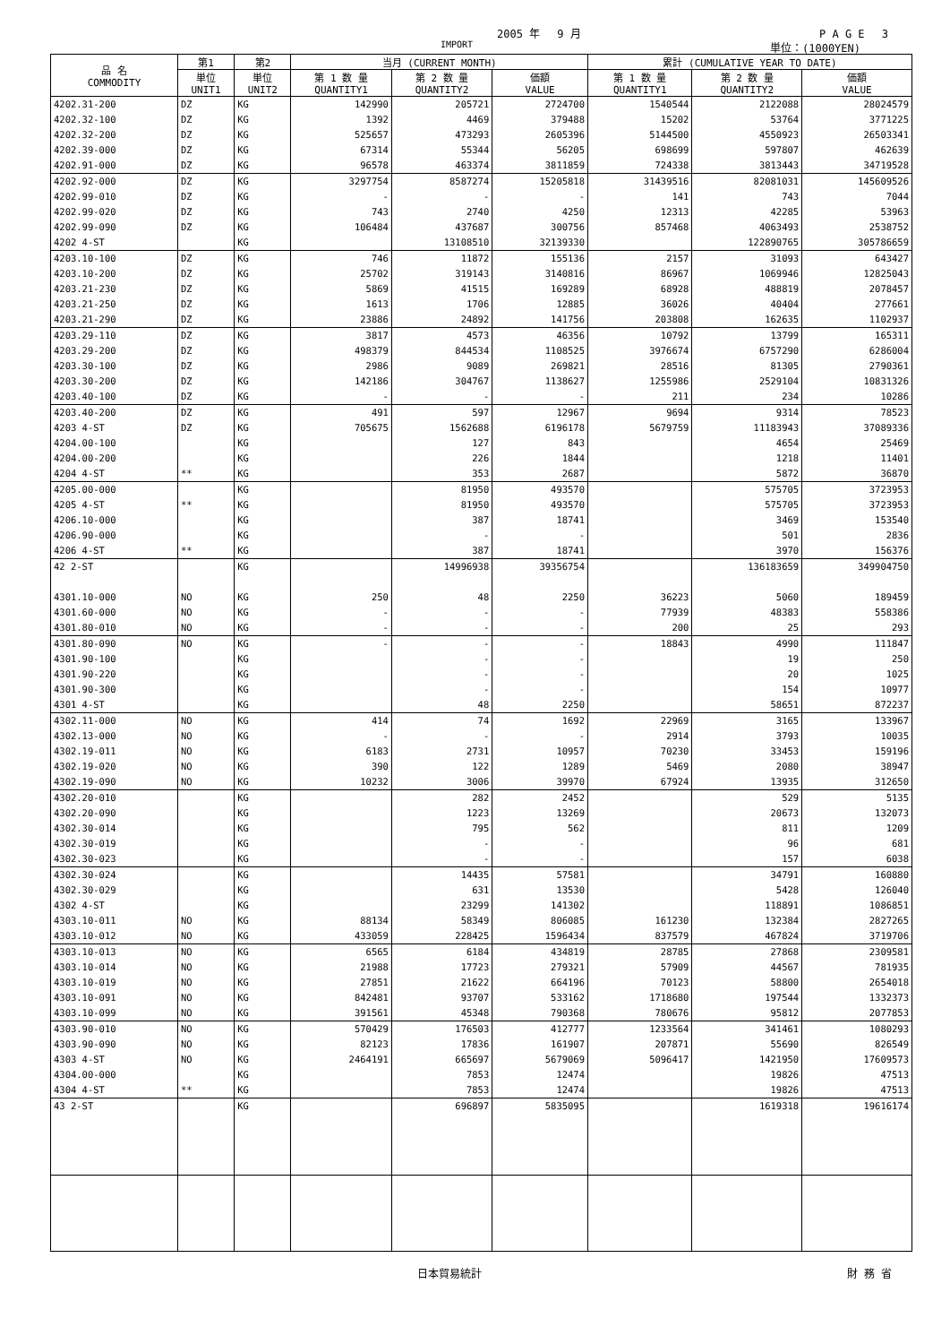2005 年　 9 月 P A G E　 3
IMPORT 単位：(1000YEN)
| 品 名 COMMODITY | 第1 | 第2 | 当月 (CURRENT MONTH) | | | 累計 (CUMULATIVE YEAR TO DATE) | | |
| --- | --- | --- | --- | --- | --- | --- | --- | --- |
| | 単位 UNIT1 | 単位 UNIT2 | 第 1 数 量 QUANTITY1 | 第 2 数 量 QUANTITY2 | 価額 VALUE | 第 1 数 量 QUANTITY1 | 第 2 数 量 QUANTITY2 | 価額 VALUE |
| 4202.31-200 | DZ | KG | 142990 | 205721 | 2724700 | 1540544 | 2122088 | 28024579 |
| 4202.32-100 | DZ | KG | 1392 | 4469 | 379488 | 15202 | 53764 | 3771225 |
| 4202.32-200 | DZ | KG | 525657 | 473293 | 2605396 | 5144500 | 4550923 | 26503341 |
| 4202.39-000 | DZ | KG | 67314 | 55344 | 56205 | 698699 | 597807 | 462639 |
| 4202.91-000 | DZ | KG | 96578 | 463374 | 3811859 | 724338 | 3813443 | 34719528 |
| 4202.92-000 | DZ | KG | 3297754 | 8587274 | 15205818 | 31439516 | 82081031 | 145609526 |
| 4202.99-010 | DZ | KG | - | - | - | 141 | 743 | 7044 |
| 4202.99-020 | DZ | KG | 743 | 2740 | 4250 | 12313 | 42285 | 53963 |
| 4202.99-090 | DZ | KG | 106484 | 437687 | 300756 | 857468 | 4063493 | 2538752 |
| 4202 4-ST | | KG | | 13108510 | 32139330 | | 122890765 | 305786659 |
| 4203.10-100 | DZ | KG | 746 | 11872 | 155136 | 2157 | 31093 | 643427 |
| 4203.10-200 | DZ | KG | 25702 | 319143 | 3140816 | 86967 | 1069946 | 12825043 |
| 4203.21-230 | DZ | KG | 5869 | 41515 | 169289 | 68928 | 488819 | 2078457 |
| 4203.21-250 | DZ | KG | 1613 | 1706 | 12885 | 36026 | 40404 | 277661 |
| 4203.21-290 | DZ | KG | 23886 | 24892 | 141756 | 203808 | 162635 | 1102937 |
| 4203.29-110 | DZ | KG | 3817 | 4573 | 46356 | 10792 | 13799 | 165311 |
| 4203.29-200 | DZ | KG | 498379 | 844534 | 1108525 | 3976674 | 6757290 | 6286004 |
| 4203.30-100 | DZ | KG | 2986 | 9089 | 269821 | 28516 | 81305 | 2790361 |
| 4203.30-200 | DZ | KG | 142186 | 304767 | 1138627 | 1255986 | 2529104 | 10831326 |
| 4203.40-100 | DZ | KG | - | - | - | 211 | 234 | 10286 |
| 4203.40-200 | DZ | KG | 491 | 597 | 12967 | 9694 | 9314 | 78523 |
| 4203 4-ST | DZ | KG | 705675 | 1562688 | 6196178 | 5679759 | 11183943 | 37089336 |
| 4204.00-100 | | KG | | 127 | 843 | | 4654 | 25469 |
| 4204.00-200 | | KG | | 226 | 1844 | | 1218 | 11401 |
| 4204 4-ST | ** | KG | | 353 | 2687 | | 5872 | 36870 |
| 4205.00-000 | | KG | | 81950 | 493570 | | 575705 | 3723953 |
| 4205 4-ST | ** | KG | | 81950 | 493570 | | 575705 | 3723953 |
| 4206.10-000 | | KG | | 387 | 18741 | | 3469 | 153540 |
| 4206.90-000 | | KG | | - | - | | 501 | 2836 |
| 4206 4-ST | ** | KG | | 387 | 18741 | | 3970 | 156376 |
| 42 2-ST | | KG | | 14996938 | 39356754 | | 136183659 | 349904750 |
| 4301.10-000 | NO | KG | 250 | 48 | 2250 | 36223 | 5060 | 189459 |
| 4301.60-000 | NO | KG | - | - | - | 77939 | 48383 | 558386 |
| 4301.80-010 | NO | KG | - | - | - | 200 | 25 | 293 |
| 4301.80-090 | NO | KG | - | - | - | 18843 | 4990 | 111847 |
| 4301.90-100 | | KG | | - | - | | 19 | 250 |
| 4301.90-220 | | KG | | - | - | | 20 | 1025 |
| 4301.90-300 | | KG | | - | - | | 154 | 10977 |
| 4301 4-ST | | KG | | 48 | 2250 | | 58651 | 872237 |
| 4302.11-000 | NO | KG | 414 | 74 | 1692 | 22969 | 3165 | 133967 |
| 4302.13-000 | NO | KG | - | - | - | 2914 | 3793 | 10035 |
| 4302.19-011 | NO | KG | 6183 | 2731 | 10957 | 70230 | 33453 | 159196 |
| 4302.19-020 | NO | KG | 390 | 122 | 1289 | 5469 | 2080 | 38947 |
| 4302.19-090 | NO | KG | 10232 | 3006 | 39970 | 67924 | 13935 | 312650 |
| 4302.20-010 | | KG | | 282 | 2452 | | 529 | 5135 |
| 4302.20-090 | | KG | | 1223 | 13269 | | 20673 | 132073 |
| 4302.30-014 | | KG | | 795 | 562 | | 811 | 1209 |
| 4302.30-019 | | KG | | - | - | | 96 | 681 |
| 4302.30-023 | | KG | | - | - | | 157 | 6038 |
| 4302.30-024 | | KG | | 14435 | 57581 | | 34791 | 160880 |
| 4302.30-029 | | KG | | 631 | 13530 | | 5428 | 126040 |
| 4302 4-ST | | KG | | 23299 | 141302 | | 118891 | 1086851 |
| 4303.10-011 | NO | KG | 88134 | 58349 | 806085 | 161230 | 132384 | 2827265 |
| 4303.10-012 | NO | KG | 433059 | 228425 | 1596434 | 837579 | 467824 | 3719706 |
| 4303.10-013 | NO | KG | 6565 | 6184 | 434819 | 28785 | 27868 | 2309581 |
| 4303.10-014 | NO | KG | 21988 | 17723 | 279321 | 57909 | 44567 | 781935 |
| 4303.10-019 | NO | KG | 27851 | 21622 | 664196 | 70123 | 58800 | 2654018 |
| 4303.10-091 | NO | KG | 842481 | 93707 | 533162 | 1718680 | 197544 | 1332373 |
| 4303.10-099 | NO | KG | 391561 | 45348 | 790368 | 780676 | 95812 | 2077853 |
| 4303.90-010 | NO | KG | 570429 | 176503 | 412777 | 1233564 | 341461 | 1080293 |
| 4303.90-090 | NO | KG | 82123 | 17836 | 161907 | 207871 | 55690 | 826549 |
| 4303 4-ST | NO | KG | 2464191 | 665697 | 5679069 | 5096417 | 1421950 | 17609573 |
| 4304.00-000 | | KG | | 7853 | 12474 | | 19826 | 47513 |
| 4304 4-ST | ** | KG | | 7853 | 12474 | | 19826 | 47513 |
| 43 2-ST | | KG | | 696897 | 5835095 | | 1619318 | 19616174 |
日本貿易統計 財 務 省